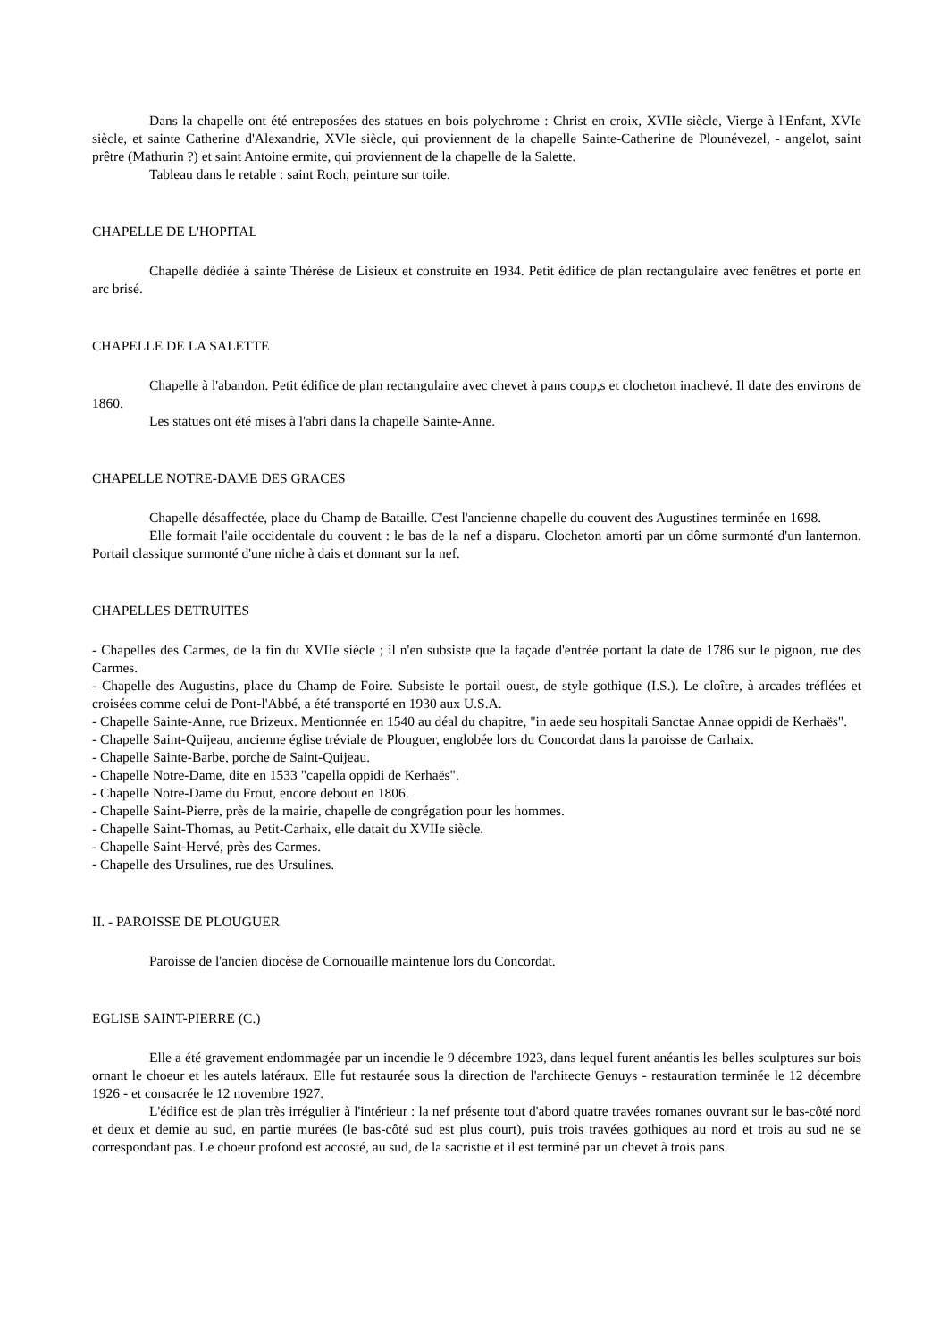Dans la chapelle ont été entreposées des statues en bois polychrome : Christ en croix, XVIIe siècle, Vierge à l'Enfant, XVIe siècle, et sainte Catherine d'Alexandrie, XVIe siècle, qui proviennent de la chapelle Sainte-Catherine de Plounévezel, - angelot, saint prêtre (Mathurin ?) et saint Antoine ermite, qui proviennent de la chapelle de la Salette.
Tableau dans le retable : saint Roch, peinture sur toile.
CHAPELLE DE L'HOPITAL
Chapelle dédiée à sainte Thérèse de Lisieux et construite en 1934. Petit édifice de plan rectangulaire avec fenêtres et porte en arc brisé.
CHAPELLE DE LA SALETTE
Chapelle à l'abandon. Petit édifice de plan rectangulaire avec chevet à pans coup,s et clocheton inachevé. Il date des environs de 1860.
Les statues ont été mises à l'abri dans la chapelle Sainte-Anne.
CHAPELLE NOTRE-DAME DES GRACES
Chapelle désaffectée, place du Champ de Bataille. C'est l'ancienne chapelle du couvent des Augustines terminée en 1698.
Elle formait l'aile occidentale du couvent : le bas de la nef a disparu. Clocheton amorti par un dôme surmonté d'un lanternon. Portail classique surmonté d'une niche à dais et donnant sur la nef.
CHAPELLES DETRUITES
- Chapelles des Carmes, de la fin du XVIIe siècle ; il n'en subsiste que la façade d'entrée portant la date de 1786 sur le pignon, rue des Carmes.
- Chapelle des Augustins, place du Champ de Foire. Subsiste le portail ouest, de style gothique (I.S.). Le cloître, à arcades tréflées et croisées comme celui de Pont-l'Abbé, a été transporté en 1930 aux U.S.A.
- Chapelle Sainte-Anne, rue Brizeux. Mentionnée en 1540 au déal du chapitre, "in aede seu hospitali Sanctae Annae oppidi de Kerhaës".
- Chapelle Saint-Quijeau, ancienne église tréviale de Plouguer, englobée lors du Concordat dans la paroisse de Carhaix.
- Chapelle Sainte-Barbe, porche de Saint-Quijeau.
- Chapelle Notre-Dame, dite en 1533 "capella oppidi de Kerhaës".
- Chapelle Notre-Dame du Frout, encore debout en 1806.
- Chapelle Saint-Pierre, près de la mairie, chapelle de congrégation pour les hommes.
- Chapelle Saint-Thomas, au Petit-Carhaix, elle datait du XVIIe siècle.
- Chapelle Saint-Hervé, près des Carmes.
- Chapelle des Ursulines, rue des Ursulines.
II. - PAROISSE DE PLOUGUER
Paroisse de l'ancien diocèse de Cornouaille maintenue lors du Concordat.
EGLISE SAINT-PIERRE (C.)
Elle a été gravement endommagée par un incendie le 9 décembre 1923, dans lequel furent anéantis les belles sculptures sur bois ornant le choeur et les autels latéraux. Elle fut restaurée sous la direction de l'architecte Genuys - restauration terminée le 12 décembre 1926 - et consacrée le 12 novembre 1927.
L'édifice est de plan très irrégulier à l'intérieur : la nef présente tout d'abord quatre travées romanes ouvrant sur le bas-côté nord et deux et demie au sud, en partie murées (le bas-côté sud est plus court), puis trois travées gothiques au nord et trois au sud ne se correspondant pas. Le choeur profond est accosté, au sud, de la sacristie et il est terminé par un chevet à trois pans.